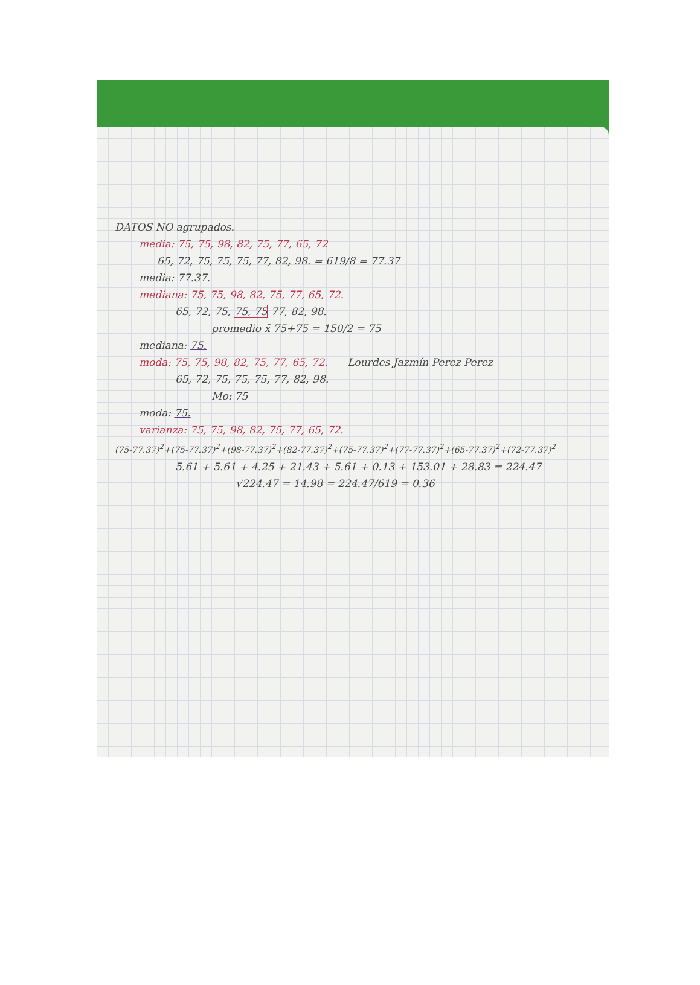DATOS NO agrupados.
media: 75, 75, 98, 82, 75, 77, 65, 72
65, 72, 75, 75, 75, 77, 82, 98. = 619/8 = 77.37
media: 77.37.
mediana: 75, 75, 98, 82, 75, 77, 65, 72.
65, 72, 75, 75, 75 77, 82, 98.
promedio x̄ 75+75 = 150/2 = 75
mediana: 75.
moda: 75, 75, 98, 82, 75, 77, 65, 72. Lourdes Jazmín Perez Perez
65, 72, 75, 75, 75, 77, 82, 98.
Mo: 75
moda: 75.
varianza: 75, 75, 98, 82, 75, 77, 65, 72.
(75-77.37)<sup>2</sup>+(75-77.37)<sup>2</sup>+(98-77.37)<sup>2</sup>+(82-77.37)<sup>2</sup>+(75-77.37)<sup>2</sup>+(77-77.37)<sup>2</sup>+(65-77.37)<sup>2</sup>+(72-77.37)<sup>2</sup>
5.61 + 5.61 + 4.25 + 21.43 + 5.61 + 0.13 + 153.01 + 28.83 = 224.47
√224.47 = 14.98 = 224.47/619 = 0.36